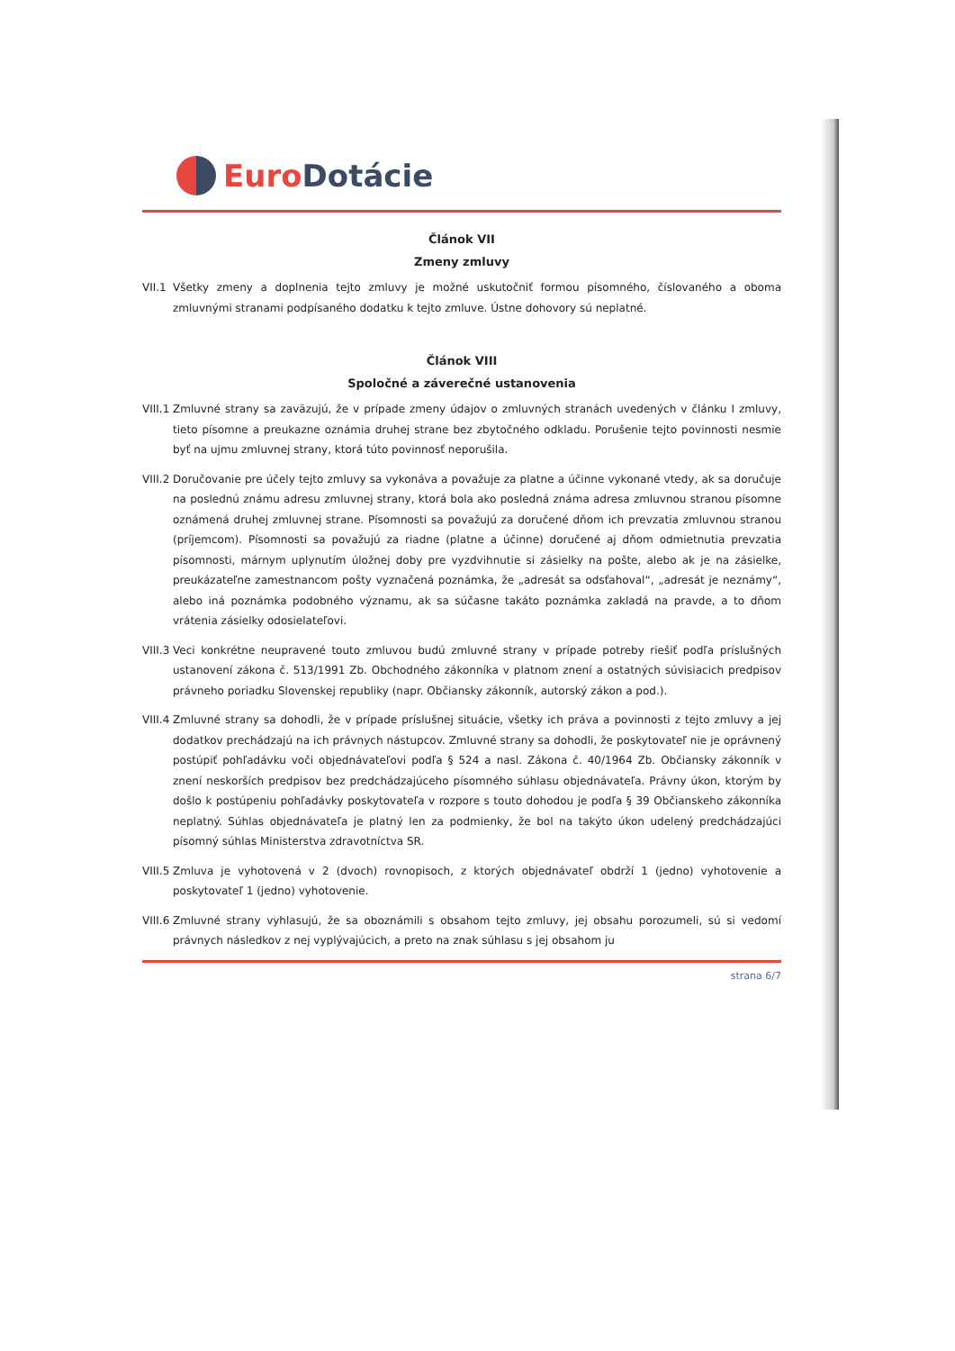Euro Dotácie
Článok VII
Zmeny zmluvy
VII.1
Všetky zmeny a doplnenia tejto zmluvy je možné uskutočniť formou písomného, číslovaného a oboma zmluvnými stranami podpísaného dodatku k tejto zmluve. Ústne dohovory sú neplatné.
Článok VIII
Spoločné a záverečné ustanovenia
VIII.1
Zmluvné strany sa zaväzujú, že v prípade zmeny údajov o zmluvných stranách uvedených v článku I zmluvy, tieto písomne a preukazne oznámia druhej strane bez zbytočného odkladu. Porušenie tejto povinnosti nesmie byť na ujmu zmluvnej strany, ktorá túto povinnosť neporušila.
VIII.2
Doručovanie pre účely tejto zmluvy sa vykonáva a považuje za platne a účinne vykonané vtedy, ak sa doručuje na poslednú známu adresu zmluvnej strany, ktorá bola ako posledná známa adresa zmluvnou stranou písomne oznámená druhej zmluvnej strane. Písomnosti sa považujú za doručené dňom ich prevzatia zmluvnou stranou (príjemcom). Písomnosti sa považujú za riadne (platne a účinne) doručené aj dňom odmietnutia prevzatia písomnosti, márnym uplynutím úložnej doby pre vyzdvihnutie si zásielky na pošte, alebo ak je na zásielke, preukázateľne zamestnancom pošty vyznačená poznámka, že „adresát sa odsťahoval“, „adresát je neznámy“, alebo iná poznámka podobného významu, ak sa súčasne takáto poznámka zakladá na pravde, a to dňom vrátenia zásielky odosielateľovi.
VIII.3
Veci konkrétne neupravené touto zmluvou budú zmluvné strany v prípade potreby riešiť podľa príslušných ustanovení zákona č. 513/1991 Zb. Obchodného zákonníka v platnom znení a ostatných súvisiacich predpisov právneho poriadku Slovenskej republiky (napr. Občiansky zákonník, autorský zákon a pod.).
VIII.4
Zmluvné strany sa dohodli, že v prípade príslušnej situácie, všetky ich práva a povinnosti z tejto zmluvy a jej dodatkov prechádzajú na ich právnych nástupcov. Zmluvné strany sa dohodli, že poskytovateľ nie je oprávnený postúpiť pohľadávku voči objednávateľovi podľa § 524 a nasl. Zákona č. 40/1964 Zb. Občiansky zákonník v znení neskorších predpisov bez predchádzajúceho písomného súhlasu objednávateľa. Právny úkon, ktorým by došlo k postúpeniu pohľadávky poskytovateľa v rozpore s touto dohodou je podľa § 39 Občianskeho zákonníka neplatný. Súhlas objednávateľa je platný len za podmienky, že bol na takýto úkon udelený predchádzajúci písomný súhlas Ministerstva zdravotníctva SR.
VIII.5
Zmluva je vyhotovená v 2 (dvoch) rovnopisoch, z ktorých objednávateľ obdrží 1 (jedno) vyhotovenie a poskytovateľ 1 (jedno) vyhotovenie.
VIII.6
Zmluvné strany vyhlasujú, že sa oboznámili s obsahom tejto zmluvy, jej obsahu porozumeli, sú si vedomí právnych následkov z nej vyplývajúcich, a preto na znak súhlasu s jej obsahom ju
strana 6/7